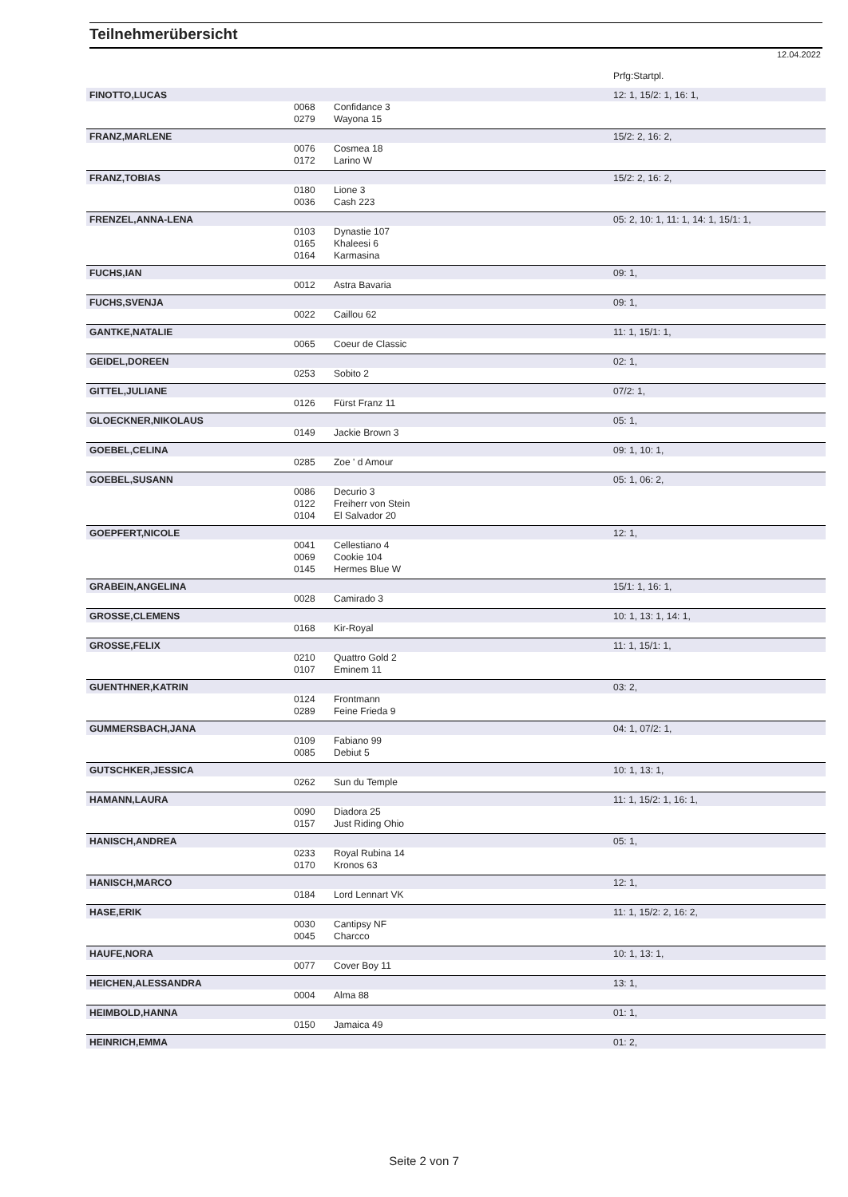Teilnehmerübersicht
12.04.2022
| | | | Prfg:Startpl. |
| FINOTTO,LUCAS | | | 12: 1, 15/2: 1, 16: 1, |
| | 0068 | Confidance 3 | |
| | 0279 | Wayona 15 | |
| FRANZ,MARLENE | | | 15/2: 2, 16: 2, |
| | 0076 | Cosmea 18 | |
| | 0172 | Larino W | |
| FRANZ,TOBIAS | | | 15/2: 2, 16: 2, |
| | 0180 | Lione 3 | |
| | 0036 | Cash 223 | |
| FRENZEL,ANNA-LENA | | | 05: 2, 10: 1, 11: 1, 14: 1, 15/1: 1, |
| | 0103 | Dynastie 107 | |
| | 0165 | Khaleesi 6 | |
| | 0164 | Karmasina | |
| FUCHS,IAN | | | 09: 1, |
| | 0012 | Astra Bavaria | |
| FUCHS,SVENJA | | | 09: 1, |
| | 0022 | Caillou 62 | |
| GANTKE,NATALIE | | | 11: 1, 15/1: 1, |
| | 0065 | Coeur de Classic | |
| GEIDEL,DOREEN | | | 02: 1, |
| | 0253 | Sobito 2 | |
| GITTEL,JULIANE | | | 07/2: 1, |
| | 0126 | Fürst Franz 11 | |
| GLOECKNER,NIKOLAUS | | | 05: 1, |
| | 0149 | Jackie Brown 3 | |
| GOEBEL,CELINA | | | 09: 1, 10: 1, |
| | 0285 | Zoe ' d Amour | |
| GOEBEL,SUSANN | | | 05: 1, 06: 2, |
| | 0086 | Decurio 3 | |
| | 0122 | Freiherr von Stein | |
| | 0104 | El Salvador 20 | |
| GOEPFERT,NICOLE | | | 12: 1, |
| | 0041 | Cellestiano 4 | |
| | 0069 | Cookie 104 | |
| | 0145 | Hermes Blue W | |
| GRABEIN,ANGELINA | | | 15/1: 1, 16: 1, |
| | 0028 | Camirado 3 | |
| GROSSE,CLEMENS | | | 10: 1, 13: 1, 14: 1, |
| | 0168 | Kir-Royal | |
| GROSSE,FELIX | | | 11: 1, 15/1: 1, |
| | 0210 | Quattro Gold 2 | |
| | 0107 | Eminem 11 | |
| GUENTHNER,KATRIN | | | 03: 2, |
| | 0124 | Frontmann | |
| | 0289 | Feine Frieda 9 | |
| GUMMERSBACH,JANA | | | 04: 1, 07/2: 1, |
| | 0109 | Fabiano 99 | |
| | 0085 | Debiut 5 | |
| GUTSCHKER,JESSICA | | | 10: 1, 13: 1, |
| | 0262 | Sun du Temple | |
| HAMANN,LAURA | | | 11: 1, 15/2: 1, 16: 1, |
| | 0090 | Diadora 25 | |
| | 0157 | Just Riding Ohio | |
| HANISCH,ANDREA | | | 05: 1, |
| | 0233 | Royal Rubina 14 | |
| | 0170 | Kronos 63 | |
| HANISCH,MARCO | | | 12: 1, |
| | 0184 | Lord Lennart VK | |
| HASE,ERIK | | | 11: 1, 15/2: 2, 16: 2, |
| | 0030 | Cantipsy NF | |
| | 0045 | Charcco | |
| HAUFE,NORA | | | 10: 1, 13: 1, |
| | 0077 | Cover Boy 11 | |
| HEICHEN,ALESSANDRA | | | 13: 1, |
| | 0004 | Alma 88 | |
| HEIMBOLD,HANNA | | | 01: 1, |
| | 0150 | Jamaica 49 | |
| HEINRICH,EMMA | | | 01: 2, |
Seite 2 von 7